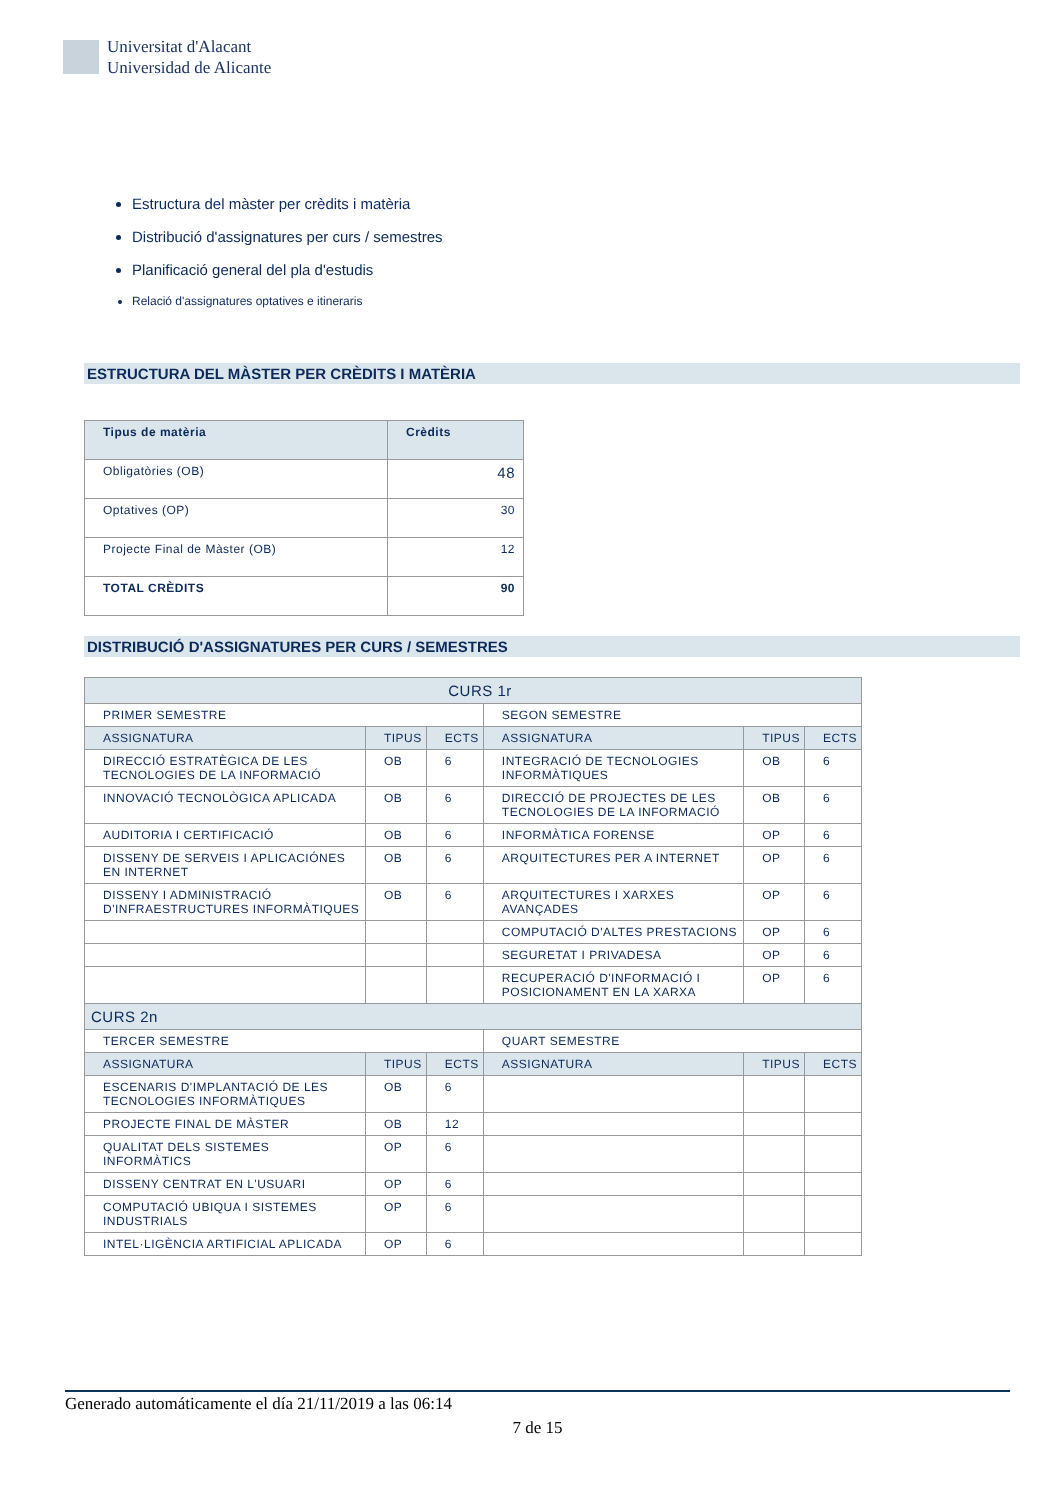Universitat d'Alacant
Universidad de Alicante
Estructura del màster per crèdits i matèria
Distribució d'assignatures per curs / semestres
Planificació general del pla d'estudis
Relació d'assignatures optatives e itineraris
ESTRUCTURA DEL MÀSTER PER CRÈDITS I MATÈRIA
| Tipus de matèria | Crèdits |
| --- | --- |
| Obligatòries (OB) | 48 |
| Optatives (OP) | 30 |
| Projecte Final de Màster (OB) | 12 |
| TOTAL CRÈDITS | 90 |
DISTRIBUCIÓ D'ASSIGNATURES PER CURS / SEMESTRES
| CURS 1r | | | | | |
| --- | --- | --- | --- | --- | --- |
| PRIMER SEMESTRE | | | SEGON SEMESTRE | | |
| ASSIGNATURA | TIPUS | ECTS | ASSIGNATURA | TIPUS | ECTS |
| DIRECCIÓ ESTRATÈGICA DE LES TECNOLOGIES DE LA INFORMACIÓ | OB | 6 | INTEGRACIÓ DE TECNOLOGIES INFORMÀTIQUES | OB | 6 |
| INNOVACIÓ TECNOLÒGICA APLICADA | OB | 6 | DIRECCIÓ DE PROJECTES DE LES TECNOLOGIES DE LA INFORMACIÓ | OB | 6 |
| AUDITORIA I CERTIFICACIÓ | OB | 6 | INFORMÀTICA FORENSE | OP | 6 |
| DISSENY DE SERVEIS I APLICACIÓNES EN INTERNET | OB | 6 | ARQUITECTURES PER A INTERNET | OP | 6 |
| DISSENY I ADMINISTRACIÓ D'INFRAESTRUCTURES INFORMÀTIQUES | OB | 6 | ARQUITECTURES I XARXES AVANÇADES | OP | 6 |
| | | | COMPUTACIÓ D'ALTES PRESTACIONS | OP | 6 |
| | | | SEGURETAT I PRIVADESA | OP | 6 |
| | | | RECUPERACIÓ D'INFORMACIÓ I POSICIONAMENT EN LA XARXA | OP | 6 |
| CURS 2n | | | | | |
| TERCER SEMESTRE | | | QUART SEMESTRE | | |
| ASSIGNATURA | TIPUS | ECTS | ASSIGNATURA | TIPUS | ECTS |
| ESCENARIS D'IMPLANTACIÓ DE LES TECNOLOGIES INFORMÀTIQUES | OB | 6 | | | |
| PROJECTE FINAL DE MÀSTER | OB | 12 | | | |
| QUALITAT DELS SISTEMES INFORMÀTICS | OP | 6 | | | |
| DISSENY CENTRAT EN L'USUARI | OP | 6 | | | |
| COMPUTACIÓ UBIQUA I SISTEMES INDUSTRIALS | OP | 6 | | | |
| INTEL·LIGÈNCIA ARTIFICIAL APLICADA | OP | 6 | | | |
Generado automáticamente el día 21/11/2019 a las 06:14
7 de 15